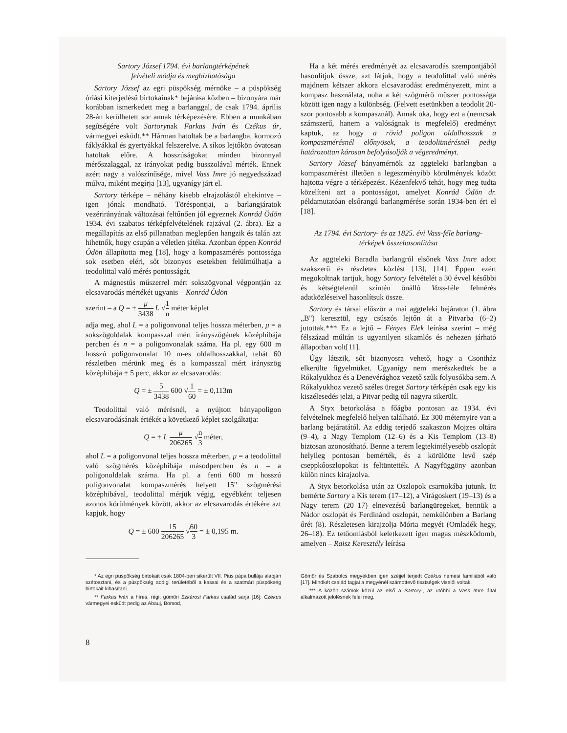Sartory József 1794. évi barlangtérképének
felvételi módja és megbízhatósága
Sartory József az egri püspökség mérnöke – a püspökség óriási kiterjedésű birtokainak* bejárása közben – bizonyára már korábban ismerkedett meg a barlanggal, de csak 1794. április 28-án kerülhetett sor annak térképezésére. Ebben a munkában segítségére volt Sartorynak Farkas Iván és Czékus úr, vármegyei esküdt.** Hárman hatoltak be a barlangba, kormozó fáklyákkal és gyertyákkal felszerelve. A síkos lejtőkön óvatosan hatoltak előre. A hosszúságokat minden bizonnyal mérőszalaggal, az irányokat pedig busszolával mérték. Ennek azért nagy a valószínűsége, mivel Vass Imre jó negyedszázad múlva, miként megírja [13], ugyanígy járt el.
Sartory térképe – néhány kisebb elrajzolástól eltekintve – igen jónak mondható. Töréspontjai, a barlangjáratok vezérirányának változásai feltűnően jól egyeznek Konrád Ödön 1934. évi szabatos térképfelvételének rajzával (2. ábra). Ez a megállapítás az első pillanatban meglepően hangzik és talán azt hihetnők, hogy csupán a véletlen játéka. Azonban éppen Konrád Ödön állapította meg [18], hogy a kompaszmérés pontossága sok esetben eléri, sőt bizonyos esetekben felülmúlhatja a teodolittal való mérés pontosságát.
A mágnestűs műszerrel mért sokszögvonal végpontján az elcsavarodás mértékét ugyanis – Konrád Ödön
szerint – a Q = ± μ 3438 L √1 n méter képlet
adja meg, ahol L = a poligonvonal teljes hossza méterben, μ = a sokszögoldalak kompasszal mért irányszögének középhibája percben és n = a poligonvonalak száma. Ha pl. egy 600 m hosszú poligonvonalat 10 m-es oldalhosszakkal, tehát 60 részletben mérünk meg és a kompasszal mért irányszög középhibája ± 5 perc, akkor az elcsavarodás:
Q = ± 5 3438 600 √1 60 = ± 0,113m
Teodolittal való mérésnél, a nyújtott bányapoligon elcsavarodásának értékét a következő képlet szolgáltatja:
Q = ± L μ 206265 √n 3 méter,
ahol L = a poligonvonal teljes hossza méterben, μ = a teodolittal való szögmérés középhibája másodpercben és n = a poligonoldalak száma. Ha pl. a fenti 600 m hosszú poligonvonalat kompaszmérés helyett 15" szögmérési középhibával, teodolittal mérjük végig, egyébként teljesen azonos körülmények között, akkor az elcsavarodás értékére azt kapjuk, hogy
Q = ± 600 15 206265 √60 3 = ± 0,195 m.
Ha a két mérés eredményét az elcsavarodás szempontjából hasonlítjuk össze, azt látjuk, hogy a teodolittal való mérés majdnem kétszer akkora elcsavarodást eredményezett, mint a kompasz használata, noha a két szögmérő műszer pontossága között igen nagy a különbség. (Felvett esetünkben a teodolit 20-szor pontosabb a kompasznál). Annak oka, hogy ezt a (nemcsak számszerű, hanem a valóságnak is megfelelő) eredményt kaptuk, az hogy a rövid poligon oldalhosszak a kompaszmérésnél előnyösek, a teodolitmérésnél pedig határozottan károsan befolyásolják a végeredményt.
Sartory József bányamérnök az aggteleki barlangban a kompaszmérést illetően a legeszményibb körülmények között hajtotta végre a térképezést. Kézenfekvő tehát, hogy meg tudta közelíteni azt a pontosságot, amelyet Konrád Ödön dr. példamutatóan elsőrangú barlangmérése során 1934-ben ért el [18].
Az 1794. évi Sartory- és az 1825. évi Vass-féle barlang-
térképek összehasonlítása
Az aggteleki Baradla barlangról elsőnek Vass Imre adott szakszerű és részletes közlést [13], [14]. Éppen ezért megokoltnak tartjuk, hogy Sartory felvételét a 30 évvel későbbi és kétségtelenül szintén önálló Vass-féle felmérés adatközléseivel hasonlítsuk össze.
Sartory és társai először a mai aggteleki bejáraton (1. ábra „B") keresztül, egy csúszós lejtőn át a Pitvarba (6–2) jutottak.*** Ez a lejtő – Fényes Elek leírása szerint – még félszázad múltán is ugyanilyen sikamlós és nehezen járható állapotban volt[11].
Úgy látszik, sőt bizonyosra vehető, hogy a Csontház elkerülte figyelmüket. Ugyanígy nem merészkedtek be a Rókalyukhoz és a Denevérághoz vezető szűk folyosókba sem. A Rókalyukhoz vezető széles üreget Sartory térképén csak egy kis kiszélesedés jelzi, a Pitvar pedig túl nagyra sikerült.
A Styx betorkolása a főágba pontosan az 1934. évi felvételnek megfelelő helyen található. Ez 300 méternyire van a barlang bejáratától. Az eddig terjedő szakaszon Mojzes oltára (9–4), a Nagy Templom (12–6) és a Kis Templom (13–8) biztosan azonosítható. Benne a terem legtekintélyesebb oszlopát helyileg pontosan bemérték, és a körülötte levő szép cseppkőoszlopokat is feltüntették. A Nagyfüggöny azonban külön nincs kirajzolva.
A Styx betorkolása után az Oszlopok csarnokába jutunk. Itt bemérte Sartory a Kis terem (17–12), a Virágoskert (19–13) és a Nagy terem (20–17) elnevezésű barlangüregeket, bennük a Nádor oszlopát és Ferdinánd oszlopát, nemkülönben a Barlang őrét (8). Részletesen kirajzolja Mória megyét (Omladék hegy, 26–18). Ez tetőomlásból keletkezett igen magas mészkődomb, amelyen – Raisz Keresztély leírása
* Az egri püspökség birtokait csak 1804-ben sikerült VII. Pius pápa bullája alapján szétosztani, és a püspökség addigi területéből a kassai és a szatmári püspökség birtokait kihasítani.
** Farkas Iván a híres, régi, gömöri Szkárosi Farkas család sarja [16]; Czékus vármegyei esküdt pedig az Abauj, Borsod,
Gömör és Szabolcs megyékben igen széjjel terjedt Czékus nemesi familiából való [17]. Mindkét család tagjai a megyénél számottevő tisztségek viselői voltak.
*** A közölt számok közül az első a Sartory-, az utóbbi a Vass Imre által alkalmazott jelölésnek felel meg.
8